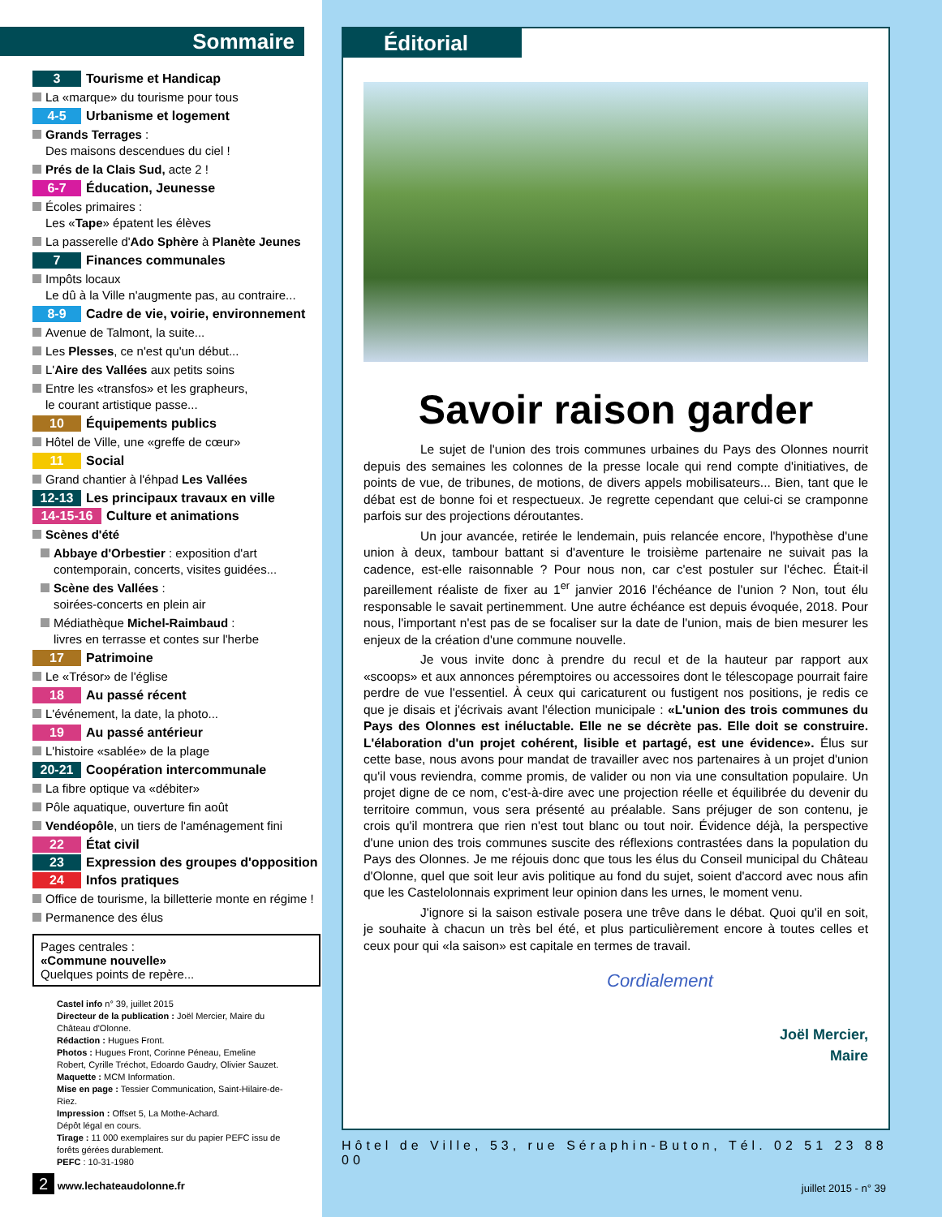Sommaire
3 Tourisme et Handicap
La «marque» du tourisme pour tous
4-5 Urbanisme et logement
Grands Terrages :
Des maisons descendues du ciel !
Prés de la Clais Sud, acte 2 !
6-7 Éducation, Jeunesse
Écoles primaires :
Les «Tape» épatent les élèves
La passerelle d'Ado Sphère à Planète Jeunes
7 Finances communales
Impôts locaux
Le dû à la Ville n'augmente pas, au contraire...
8-9 Cadre de vie, voirie, environnement
Avenue de Talmont, la suite...
Les Plesses, ce n'est qu'un début...
L'Aire des Vallées aux petits soins
Entre les «transfos» et les grapheurs,
le courant artistique passe...
10 Équipements publics
Hôtel de Ville, une «greffe de cœur»
11 Social
Grand chantier à l'éhpad Les Vallées
12-13 Les principaux travaux en ville
14-15-16 Culture et animations
Scènes d'été
Abbaye d'Orbestier : exposition d'art
contemporain, concerts, visites guidées...
Scène des Vallées :
soirées-concerts en plein air
Médiathèque Michel-Raimbaud :
livres en terrasse et contes sur l'herbe
17 Patrimoine
Le «Trésor» de l'église
18 Au passé récent
L'événement, la date, la photo...
19 Au passé antérieur
L'histoire «sablée» de la plage
20-21 Coopération intercommunale
La fibre optique va «débiter»
Pôle aquatique, ouverture fin août
Vendéopôle, un tiers de l'aménagement fini
22 État civil
23 Expression des groupes d'opposition
24 Infos pratiques
Office de tourisme, la billetterie monte en régime !
Permanence des élus
Pages centrales :
«Commune nouvelle»
Quelques points de repère...
Castel info n° 39, juillet 2015
Directeur de la publication : Joël Mercier, Maire du Château d'Olonne.
Rédaction : Hugues Front.
Photos : Hugues Front, Corinne Péneau, Emeline Robert, Cyrille Tréchot, Edoardo Gaudry, Olivier Sauzet.
Maquette : MCM Information.
Mise en page : Tessier Communication, Saint-Hilaire-de-Riez.
Impression : Offset 5, La Mothe-Achard.
Dépôt légal en cours.
Tirage : 11 000 exemplaires sur du papier PEFC issu de forêts gérées durablement.
PEFC : 10-31-1980
2 www.lechateaudolonne.fr
Éditorial
Savoir raison garder
Le sujet de l'union des trois communes urbaines du Pays des Olonnes nourrit depuis des semaines les colonnes de la presse locale qui rend compte d'initiatives, de points de vue, de tribunes, de motions, de divers appels mobilisateurs... Bien, tant que le débat est de bonne foi et respectueux. Je regrette cependant que celui-ci se cramponne parfois sur des projections déroutantes.
Un jour avancée, retirée le lendemain, puis relancée encore, l'hypothèse d'une union à deux, tambour battant si d'aventure le troisième partenaire ne suivait pas la cadence, est-elle raisonnable ? Pour nous non, car c'est postuler sur l'échec. Était-il pareillement réaliste de fixer au 1<sup>er</sup> janvier 2016 l'échéance de l'union ? Non, tout élu responsable le savait pertinemment. Une autre échéance est depuis évoquée, 2018. Pour nous, l'important n'est pas de se focaliser sur la date de l'union, mais de bien mesurer les enjeux de la création d'une commune nouvelle.
Je vous invite donc à prendre du recul et de la hauteur par rapport aux «scoops» et aux annonces péremptoires ou accessoires dont le télescopage pourrait faire perdre de vue l'essentiel. À ceux qui caricaturent ou fustigent nos positions, je redis ce que je disais et j'écrivais avant l'élection municipale : «L'union des trois communes du Pays des Olonnes est inéluctable. Elle ne se décrète pas. Elle doit se construire. L'élaboration d'un projet cohérent, lisible et partagé, est une évidence». Élus sur cette base, nous avons pour mandat de travailler avec nos partenaires à un projet d'union qu'il vous reviendra, comme promis, de valider ou non via une consultation populaire. Un projet digne de ce nom, c'est-à-dire avec une projection réelle et équilibrée du devenir du territoire commun, vous sera présenté au préalable. Sans préjuger de son contenu, je crois qu'il montrera que rien n'est tout blanc ou tout noir. Évidence déjà, la perspective d'une union des trois communes suscite des réflexions contrastées dans la population du Pays des Olonnes. Je me réjouis donc que tous les élus du Conseil municipal du Château d'Olonne, quel que soit leur avis politique au fond du sujet, soient d'accord avec nous afin que les Castelolonnais expriment leur opinion dans les urnes, le moment venu.
J'ignore si la saison estivale posera une trêve dans le débat. Quoi qu'il en soit, je souhaite à chacun un très bel été, et plus particulièrement encore à toutes celles et ceux pour qui «la saison» est capitale en termes de travail.
Cordialement
Joël Mercier,
Maire
Hôtel de Ville, 53, rue Séraphin-Buton, Tél. 02 51 23 88 00
juillet 2015 - n° 39